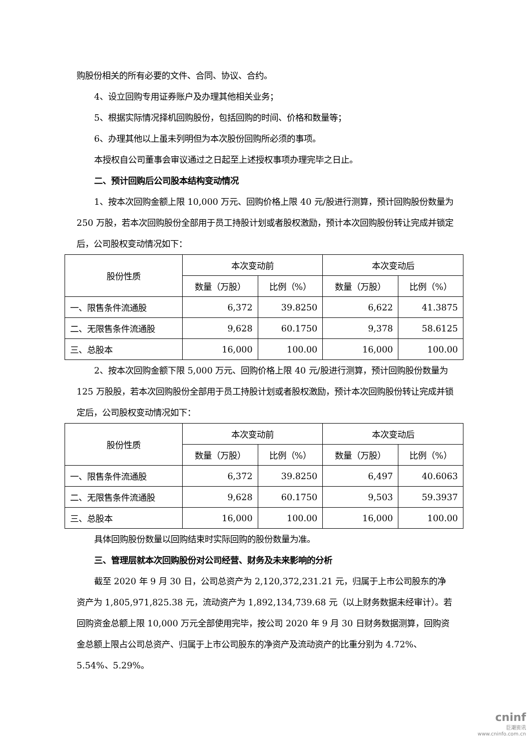购股份相关的所有必要的文件、合同、协议、合约。
4、设立回购专用证券账户及办理其他相关业务；
5、根据实际情况择机回购股份，包括回购的时间、价格和数量等；
6、办理其他以上虽未列明但为本次股份回购所必须的事项。
本授权自公司董事会审议通过之日起至上述授权事项办理完毕之日止。
二、预计回购后公司股本结构变动情况
1、按本次回购金额上限 10,000 万元、回购价格上限 40 元/股进行测算，预计回购股份数量为 250 万股，若本次回购股份全部用于员工持股计划或者股权激励，预计本次回购股份转让完成并锁定后，公司股权变动情况如下：
| 股份性质 | 本次变动前 | | 本次变动后 | |
| --- | --- | --- | --- | --- |
| | 数量（万股） | 比例（%） | 数量（万股） | 比例（%） |
| 一、限售条件流通股 | 6,372 | 39.8250 | 6,622 | 41.3875 |
| 二、无限售条件流通股 | 9,628 | 60.1750 | 9,378 | 58.6125 |
| 三、总股本 | 16,000 | 100.00 | 16,000 | 100.00 |
2、按本次回购金额下限 5,000 万元、回购价格上限 40 元/股进行测算，预计回购股份数量为 125 万股股，若本次回购股份全部用于员工持股计划或者股权激励，预计本次回购股份转让完成并锁定后，公司股权变动情况如下：
| 股份性质 | 本次变动前 | | 本次变动后 | |
| --- | --- | --- | --- | --- |
| | 数量（万股） | 比例（%） | 数量（万股） | 比例（%） |
| 一、限售条件流通股 | 6,372 | 39.8250 | 6,497 | 40.6063 |
| 二、无限售条件流通股 | 9,628 | 60.1750 | 9,503 | 59.3937 |
| 三、总股本 | 16,000 | 100.00 | 16,000 | 100.00 |
具体回购股份数量以回购结束时实际回购的股份数量为准。
三、管理层就本次回购股份对公司经营、财务及未来影响的分析
截至 2020 年 9 月 30 日，公司总资产为 2,120,372,231.21 元，归属于上市公司股东的净资产为 1,805,971,825.38 元，流动资产为 1,892,134,739.68 元（以上财务数据未经审计）。若回购资金总额上限 10,000 万元全部使用完毕，按公司 2020 年 9 月 30 日财务数据测算，回购资金总额上限占公司总资产、归属于上市公司股东的净资产及流动资产的比重分别为 4.72%、5.54%、5.29%。
cninf
巨潮资讯
www.cninfo.com.cn